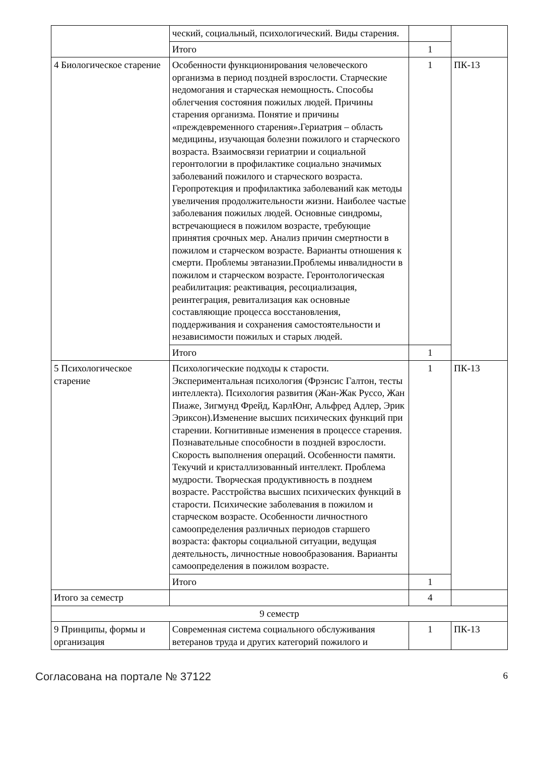| | ческий, социальный, психологический. Виды старения. | | |
| | Итого | 1 | |
| 4 Биологическое старение | Особенности функционирования человеческого организма в период поздней взрослости. Старческие недомогания и старческая немощность. Способы облегчения состояния пожилых людей. Причины старения организма. Понятие и причины «преждевременного старения».Гериатрия – область медицины, изучающая болезни пожилого и старческого возраста. Взаимосвязи гериатрии и социальной геронтологии в профилактике социально значимых заболеваний пожилого и старческого возраста. Геропротекция и профилактика заболеваний как методы увеличения продолжительности жизни. Наиболее частые заболевания пожилых людей. Основные синдромы, встречающиеся в пожилом возрасте, требующие принятия срочных мер. Анализ причин смертности в пожилом и старческом возрасте. Варианты отношения к смерти. Проблемы эвтаназии.Проблемы инвалидности в пожилом и старческом возрасте. Геронтологическая реабилитация: реактивация, ресоциализация, реинтеграция, ревитализация как основные составляющие процесса восстановления, поддерживания и сохранения самостоятельности и независимости пожилых и старых людей. | 1 | ПК-13 |
| | Итого | 1 | |
| 5 Психологическое старение | Психологические подходы к старости. Экспериментальная психология (Фрэнсис Галтон, тесты интеллекта). Психология развития (Жан-Жак Руссо, Жан Пиаже, Зигмунд Фрейд, КарлЮнг, Альфред Адлер, Эрик Эриксон).Изменение высших психических функций при старении. Когнитивные изменения в процессе старения. Познавательные способности в поздней взрослости. Скорость выполнения операций. Особенности памяти. Текучий и кристаллизованный интеллект. Проблема мудрости. Творческая продуктивность в позднем возрасте. Расстройства высших психических функций в старости. Психические заболевания в пожилом и старческом возрасте. Особенности личностного самоопределения различных периодов старшего возраста: факторы социальной ситуации, ведущая деятельность, личностные новообразования. Варианты самоопределения в пожилом возрасте. | 1 | ПК-13 |
| | Итого | 1 | |
| Итого за семестр | | 4 | |
| 9 семестр | | | |
| 9 Принципы, формы и организация | Современная система социального обслуживания ветеранов труда и других категорий пожилого и | 1 | ПК-13 |
Согласована на портале № 37122 6